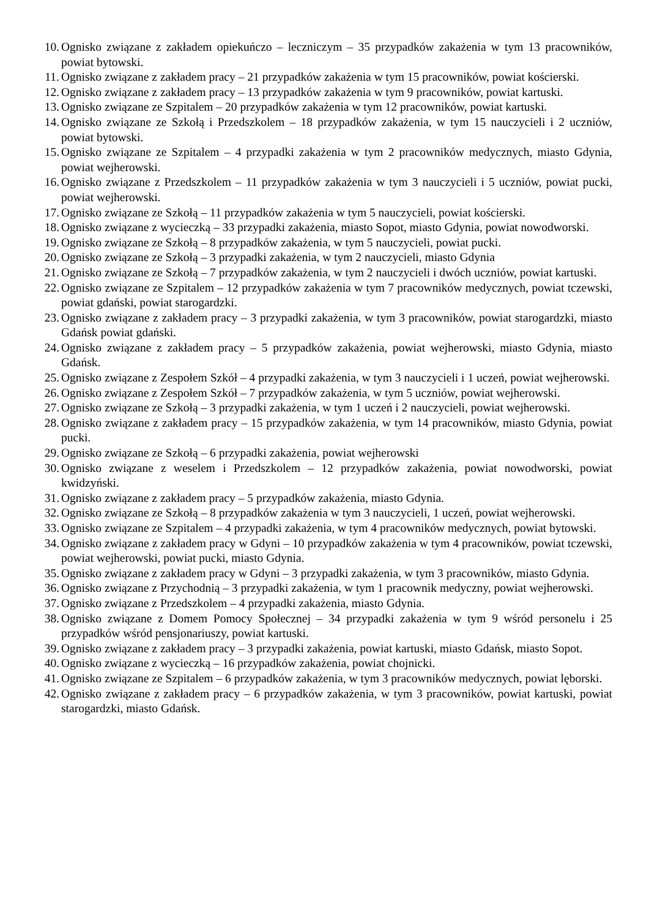10. Ognisko związane z zakładem opiekuńczo – leczniczym – 35 przypadków zakażenia w tym 13 pracowników, powiat bytowski.
11. Ognisko związane z zakładem pracy – 21 przypadków zakażenia w tym 15 pracowników, powiat kościerski.
12. Ognisko związane z zakładem pracy – 13 przypadków zakażenia w tym 9 pracowników, powiat kartuski.
13. Ognisko związane ze Szpitalem – 20 przypadków zakażenia w tym 12 pracowników, powiat kartuski.
14. Ognisko związane ze Szkołą i Przedszkolem – 18 przypadków zakażenia, w tym 15 nauczycieli i 2 uczniów, powiat bytowski.
15. Ognisko związane ze Szpitalem – 4 przypadki zakażenia w tym 2 pracowników medycznych, miasto Gdynia, powiat wejherowski.
16. Ognisko związane z Przedszkolem – 11 przypadków zakażenia w tym 3 nauczycieli i 5 uczniów, powiat pucki, powiat wejherowski.
17. Ognisko związane ze Szkołą – 11 przypadków zakażenia w tym 5 nauczycieli, powiat kościerski.
18. Ognisko związane z wycieczką – 33 przypadki zakażenia, miasto Sopot, miasto Gdynia, powiat nowodworski.
19. Ognisko związane ze Szkołą – 8 przypadków zakażenia, w tym 5 nauczycieli, powiat pucki.
20. Ognisko związane ze Szkołą – 3 przypadki zakażenia, w tym 2 nauczycieli, miasto Gdynia
21. Ognisko związane ze Szkołą – 7 przypadków zakażenia, w tym 2 nauczycieli i dwóch uczniów, powiat kartuski.
22. Ognisko związane ze Szpitalem – 12 przypadków zakażenia w tym 7 pracowników medycznych, powiat tczewski, powiat gdański, powiat starogardzki.
23. Ognisko związane z zakładem pracy – 3 przypadki zakażenia, w tym 3 pracowników, powiat starogardzki, miasto Gdańsk powiat gdański.
24. Ognisko związane z zakładem pracy – 5 przypadków zakażenia, powiat wejherowski, miasto Gdynia, miasto Gdańsk.
25. Ognisko związane z Zespołem Szkół – 4 przypadki zakażenia, w tym 3 nauczycieli i 1 uczeń, powiat wejherowski.
26. Ognisko związane z Zespołem Szkół – 7 przypadków zakażenia, w tym 5 uczniów, powiat wejherowski.
27. Ognisko związane ze Szkołą – 3 przypadki zakażenia, w tym 1 uczeń i 2 nauczycieli, powiat wejherowski.
28. Ognisko związane z zakładem pracy – 15 przypadków zakażenia, w tym 14 pracowników, miasto Gdynia, powiat pucki.
29. Ognisko związane ze Szkołą – 6 przypadki zakażenia, powiat wejherowski
30. Ognisko związane z weselem i Przedszkolem – 12 przypadków zakażenia, powiat nowodworski, powiat kwidzyński.
31. Ognisko związane z zakładem pracy – 5 przypadków zakażenia, miasto Gdynia.
32. Ognisko związane ze Szkołą – 8 przypadków zakażenia w tym 3 nauczycieli, 1 uczeń, powiat wejherowski.
33. Ognisko związane ze Szpitalem – 4 przypadki zakażenia, w tym 4 pracowników medycznych, powiat bytowski.
34. Ognisko związane z zakładem pracy w Gdyni – 10 przypadków zakażenia w tym 4 pracowników, powiat tczewski, powiat wejherowski, powiat pucki, miasto Gdynia.
35. Ognisko związane z zakładem pracy w Gdyni – 3 przypadki zakażenia, w tym 3 pracowników, miasto Gdynia.
36. Ognisko związane z Przychodnią – 3 przypadki zakażenia, w tym 1 pracownik medyczny, powiat wejherowski.
37. Ognisko związane z Przedszkolem – 4 przypadki zakażenia, miasto Gdynia.
38. Ognisko związane z Domem Pomocy Społecznej – 34 przypadki zakażenia w tym 9 wśród personelu i 25 przypadków wśród pensjonariuszy, powiat kartuski.
39. Ognisko związane z zakładem pracy – 3 przypadki zakażenia, powiat kartuski, miasto Gdańsk, miasto Sopot.
40. Ognisko związane z wycieczką – 16 przypadków zakażenia, powiat chojnicki.
41. Ognisko związane ze Szpitalem – 6 przypadków zakażenia, w tym 3 pracowników medycznych, powiat lęborski.
42. Ognisko związane z zakładem pracy – 6 przypadków zakażenia, w tym 3 pracowników, powiat kartuski, powiat starogardzki, miasto Gdańsk.